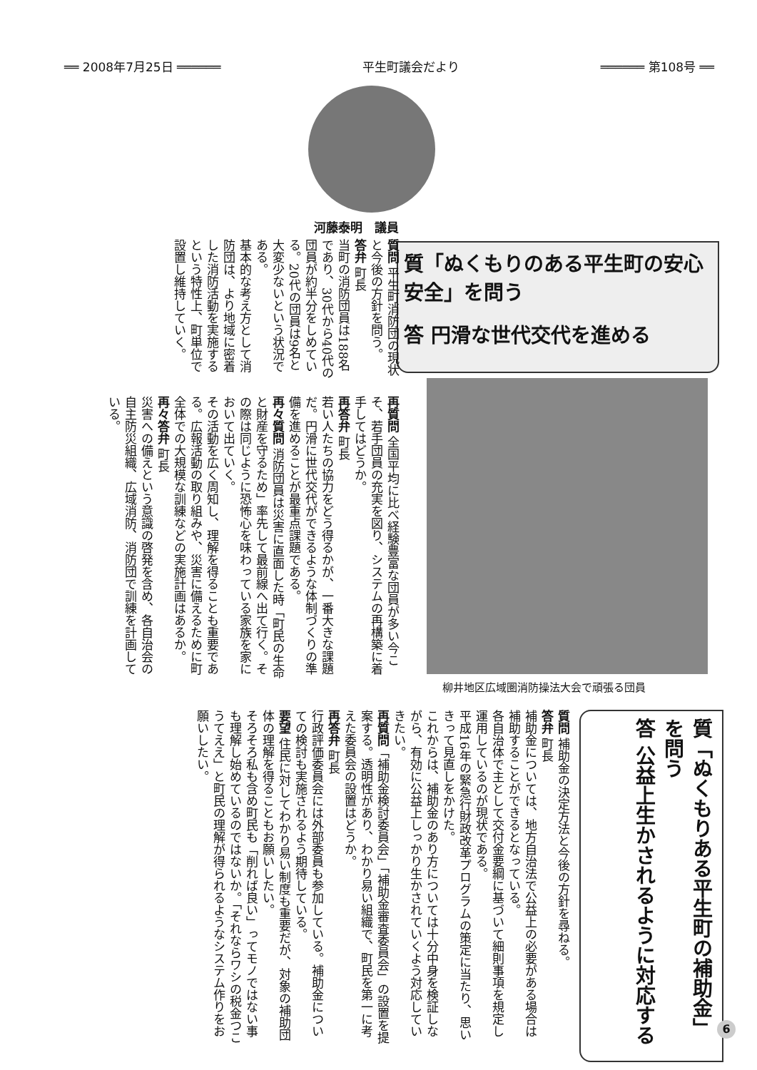══ 2008年7月25日 ══════ 平生町議会だより ══════ 第108号 ══
河藤泰明　議員
質「ぬくもりのある平生町の安心安全」を問う
答 円滑な世代交代を進める
質問 平生町消防団の現状と今後の方針を問う。
答弁 町長
当町の消防団員は188名であり、30代から40代の団員が約半分をしめている。20代の団員は9名と大変少ないという状況である。
基本的な考え方として消防団は、より地域に密着した消防活動を実施するという特性上、町単位で設置し維持していく。
再質問 全国平均に比べ経験豊富な団員が多い今こそ、若手団員の充実を図り、システムの再構築に着手してはどうか。
再答弁 町長
若い人たちの協力をどう得るかが、一番大きな課題だ。円滑に世代交代ができるような体制づくりの準備を進めることが最重点課題である。
再々質問 消防団員は災害に直面した時「町民の生命と財産を守るため」率先して最前線へ出て行く。その際は同じように恐怖心を味わっている家族を家において出ていく。
その活動を広く周知し、理解を得ることも重要である。広報活動の取り組みや、災害に備えるために町全体での大規模な訓練などの実施計画はあるか。
再々答弁 町長
災害への備えという意識の啓発を含め、各自治会の自主防災組織、広域消防、消防団で訓練を計画している。
柳井地区広域圏消防操法大会で頑張る団員
質「ぬくもりある平生町の補助金」を問う
答 公益上生かされるように対応する
質問 補助金の決定方法と今後の方針を尋ねる。
答弁 町長
補助金については、地方自治法で公益上の必要がある場合は補助することができるとなっている。
各自治体で主として交付金要綱に基づいて細則事項を規定し運用しているのが現状である。
平成16年の緊急行財政改革プログラムの策定に当たり、思いきって見直しをかけた。
これからは、補助金のあり方については十分中身を検証しながら、有効に公益上しっかり生かされていくよう対応していきたい。
再質問「補助金検討委員会」「補助金審査委員会」の設置を提案する。透明性があり、わかり易い組織で、町民を第一に考えた委員会の設置はどうか。
再答弁 町長
行政評価委員会には外部委員も参加している。補助金についての検討も実施されるよう期待している。
要望 住民に対してわかり易い制度も重要だが、対象の補助団体の理解を得ることもお願いしたい。
そろそろ私も含め町民も「削れば良い」ってモノではない事も理解し始めているのではないか。「それならワシの税金つこうてええ」と町民の理解が得られるようなシステム作りをお願いしたい。
6